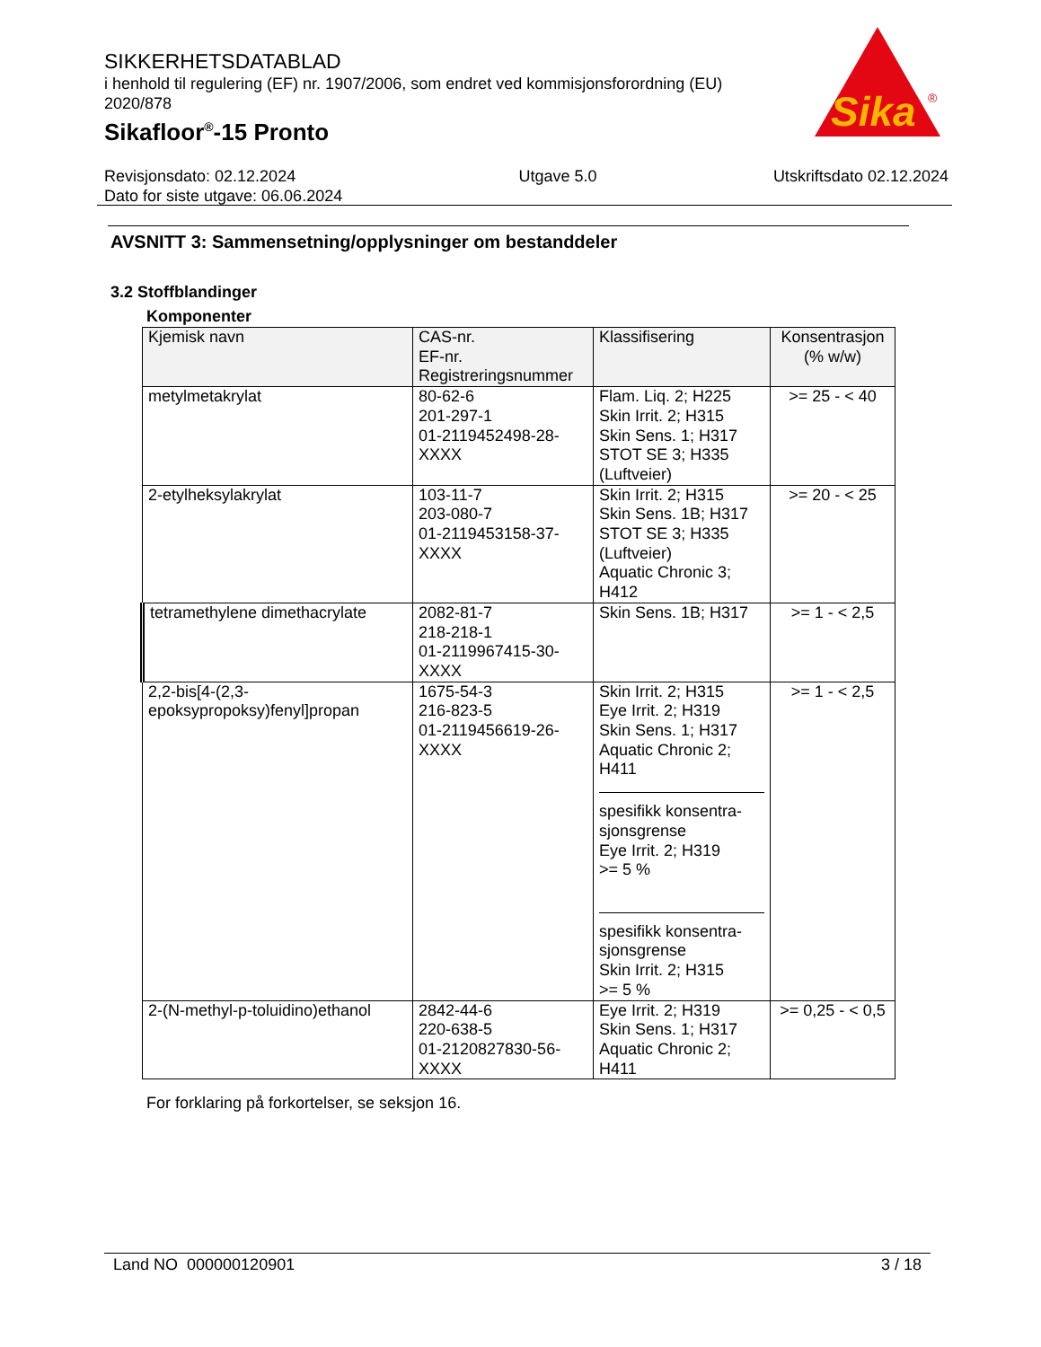SIKKERHETSDATABLAD
i henhold til regulering (EF) nr. 1907/2006, som endret ved kommisjonsforordning (EU) 2020/878
Sikafloor<sup>®</sup>-15 Pronto
Sika
®
Revisjonsdato: 02.12.2024
Dato for siste utgave: 06.06.2024
Utgave 5.0 Utskriftsdato 02.12.2024
AVSNITT 3: Sammensetning/opplysninger om bestanddeler
3.2 Stoffblandinger
Komponenter
| Kjemisk navn | CAS-nr. EF-nr. Registreringsnummer | Klassifisering | Konsentrasjon (% w/w) |
| --- | --- | --- | --- |
| metylmetakrylat | 80-62-6 201-297-1 01-2119452498-28-XXXX | Flam. Liq. 2; H225 Skin Irrit. 2; H315 Skin Sens. 1; H317 STOT SE 3; H335 (Luftveier) | >= 25 - < 40 |
| 2-etylheksylakrylat | 103-11-7 203-080-7 01-2119453158-37-XXXX | Skin Irrit. 2; H315 Skin Sens. 1B; H317 STOT SE 3; H335 (Luftveier) Aquatic Chronic 3; H412 | >= 20 - < 25 |
| tetramethylene dimethacrylate | 2082-81-7 218-218-1 01-2119967415-30-XXXX | Skin Sens. 1B; H317 | >= 1 - < 2,5 |
| 2,2-bis[4-(2,3-epoksypropoksy)fenyl]propan | 1675-54-3 216-823-5 01-2119456619-26-XXXX | Skin Irrit. 2; H315 Eye Irrit. 2; H319 Skin Sens. 1; H317 Aquatic Chronic 2; H411 spesifikk konsentra-sjonsgrense Eye Irrit. 2; H319 >= 5 % spesifikk konsentra-sjonsgrense Skin Irrit. 2; H315 >= 5 % | >= 1 - < 2,5 |
| 2-(N-methyl-p-toluidino)ethanol | 2842-44-6 220-638-5 01-2120827830-56-XXXX | Eye Irrit. 2; H319 Skin Sens. 1; H317 Aquatic Chronic 2; H411 | >= 0,25 - < 0,5 |
For forklaring på forkortelser, se seksjon 16.
Land NO 000000120901 3 / 18